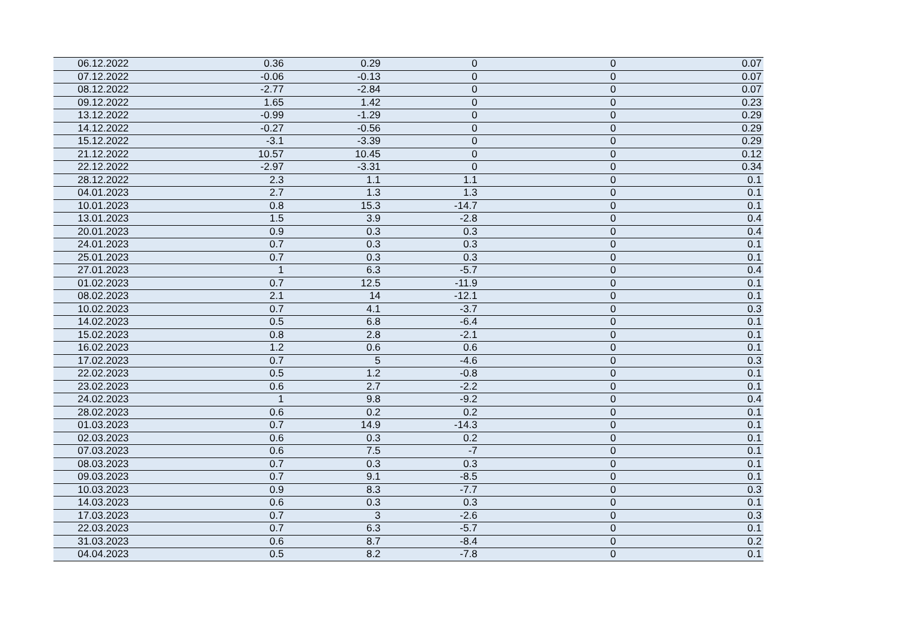| 06.12.2022 | 0.36 | 0.29 | 0 | 0 | 0.07 |
| 07.12.2022 | -0.06 | -0.13 | 0 | 0 | 0.07 |
| 08.12.2022 | -2.77 | -2.84 | 0 | 0 | 0.07 |
| 09.12.2022 | 1.65 | 1.42 | 0 | 0 | 0.23 |
| 13.12.2022 | -0.99 | -1.29 | 0 | 0 | 0.29 |
| 14.12.2022 | -0.27 | -0.56 | 0 | 0 | 0.29 |
| 15.12.2022 | -3.1 | -3.39 | 0 | 0 | 0.29 |
| 21.12.2022 | 10.57 | 10.45 | 0 | 0 | 0.12 |
| 22.12.2022 | -2.97 | -3.31 | 0 | 0 | 0.34 |
| 28.12.2022 | 2.3 | 1.1 | 1.1 | 0 | 0.1 |
| 04.01.2023 | 2.7 | 1.3 | 1.3 | 0 | 0.1 |
| 10.01.2023 | 0.8 | 15.3 | -14.7 | 0 | 0.1 |
| 13.01.2023 | 1.5 | 3.9 | -2.8 | 0 | 0.4 |
| 20.01.2023 | 0.9 | 0.3 | 0.3 | 0 | 0.4 |
| 24.01.2023 | 0.7 | 0.3 | 0.3 | 0 | 0.1 |
| 25.01.2023 | 0.7 | 0.3 | 0.3 | 0 | 0.1 |
| 27.01.2023 | 1 | 6.3 | -5.7 | 0 | 0.4 |
| 01.02.2023 | 0.7 | 12.5 | -11.9 | 0 | 0.1 |
| 08.02.2023 | 2.1 | 14 | -12.1 | 0 | 0.1 |
| 10.02.2023 | 0.7 | 4.1 | -3.7 | 0 | 0.3 |
| 14.02.2023 | 0.5 | 6.8 | -6.4 | 0 | 0.1 |
| 15.02.2023 | 0.8 | 2.8 | -2.1 | 0 | 0.1 |
| 16.02.2023 | 1.2 | 0.6 | 0.6 | 0 | 0.1 |
| 17.02.2023 | 0.7 | 5 | -4.6 | 0 | 0.3 |
| 22.02.2023 | 0.5 | 1.2 | -0.8 | 0 | 0.1 |
| 23.02.2023 | 0.6 | 2.7 | -2.2 | 0 | 0.1 |
| 24.02.2023 | 1 | 9.8 | -9.2 | 0 | 0.4 |
| 28.02.2023 | 0.6 | 0.2 | 0.2 | 0 | 0.1 |
| 01.03.2023 | 0.7 | 14.9 | -14.3 | 0 | 0.1 |
| 02.03.2023 | 0.6 | 0.3 | 0.2 | 0 | 0.1 |
| 07.03.2023 | 0.6 | 7.5 | -7 | 0 | 0.1 |
| 08.03.2023 | 0.7 | 0.3 | 0.3 | 0 | 0.1 |
| 09.03.2023 | 0.7 | 9.1 | -8.5 | 0 | 0.1 |
| 10.03.2023 | 0.9 | 8.3 | -7.7 | 0 | 0.3 |
| 14.03.2023 | 0.6 | 0.3 | 0.3 | 0 | 0.1 |
| 17.03.2023 | 0.7 | 3 | -2.6 | 0 | 0.3 |
| 22.03.2023 | 0.7 | 6.3 | -5.7 | 0 | 0.1 |
| 31.03.2023 | 0.6 | 8.7 | -8.4 | 0 | 0.2 |
| 04.04.2023 | 0.5 | 8.2 | -7.8 | 0 | 0.1 |